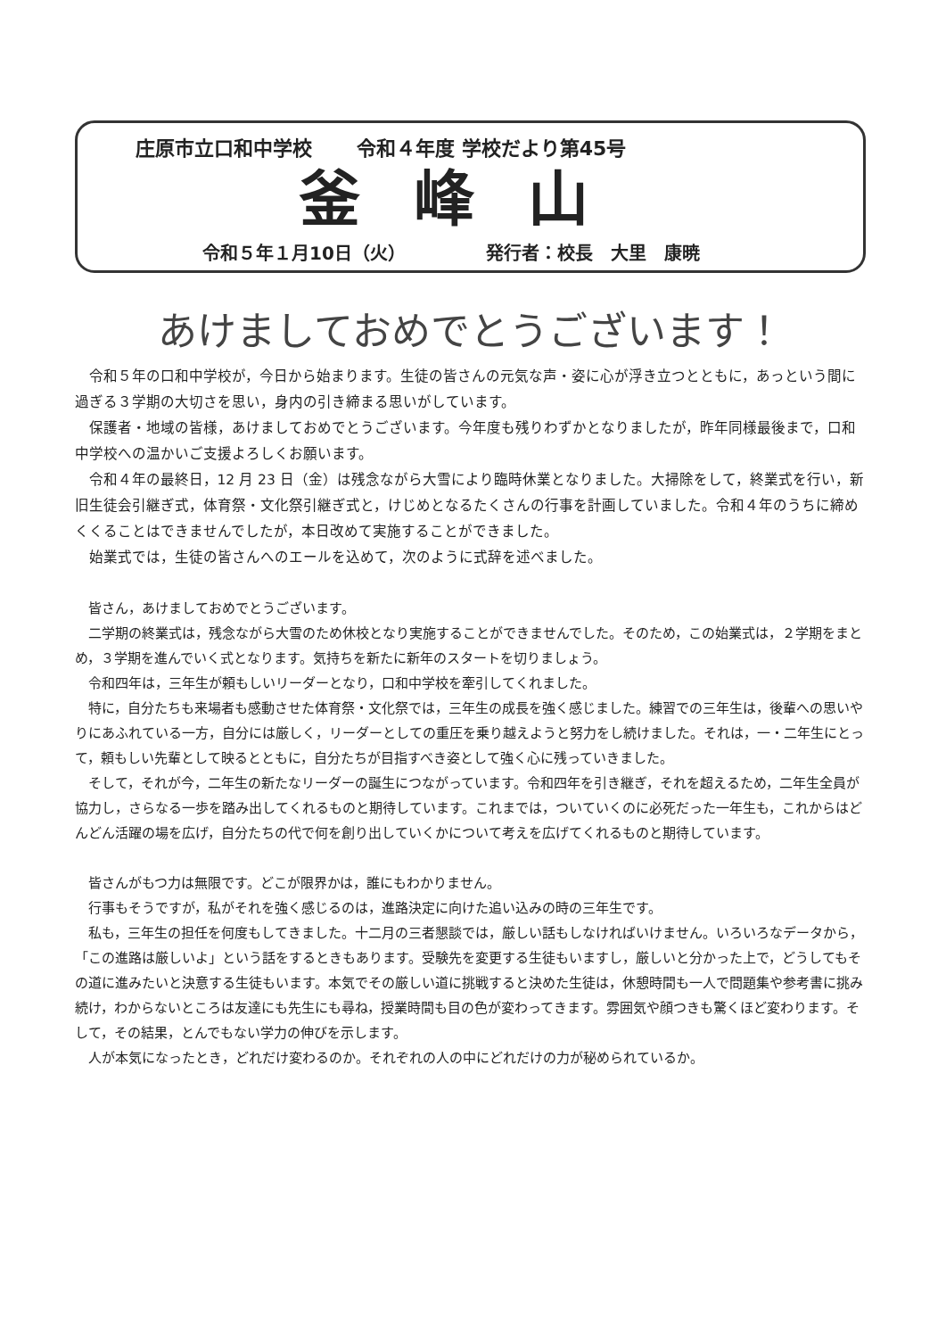庄原市立口和中学校 令和４年度 学校だより第45号
釜峰山
令和５年１月10日（火） 発行者：校長　大里　康暁
あけましておめでとうございます！
令和５年の口和中学校が，今日から始まります。生徒の皆さんの元気な声・姿に心が浮き立つとともに，あっという間に過ぎる３学期の大切さを思い，身内の引き締まる思いがしています。
保護者・地域の皆様，あけましておめでとうございます。今年度も残りわずかとなりましたが，昨年同様最後まで，口和中学校への温かいご支援よろしくお願います。
令和４年の最終日，12 月 23 日（金）は残念ながら大雪により臨時休業となりました。大掃除をして，終業式を行い，新旧生徒会引継ぎ式，体育祭・文化祭引継ぎ式と，けじめとなるたくさんの行事を計画していました。令和４年のうちに締めくくることはできませんでしたが，本日改めて実施することができました。
始業式では，生徒の皆さんへのエールを込めて，次のように式辞を述べました。
皆さん，あけましておめでとうございます。
二学期の終業式は，残念ながら大雪のため休校となり実施することができませんでした。そのため，この始業式は，２学期をまとめ，３学期を進んでいく式となります。気持ちを新たに新年のスタートを切りましょう。
令和四年は，三年生が頼もしいリーダーとなり，口和中学校を牽引してくれました。
特に，自分たちも来場者も感動させた体育祭・文化祭では，三年生の成長を強く感じました。練習での三年生は，後輩への思いやりにあふれている一方，自分には厳しく，リーダーとしての重圧を乗り越えようと努力をし続けました。それは，一・二年生にとって，頼もしい先輩として映るとともに，自分たちが目指すべき姿として強く心に残っていきました。
そして，それが今，二年生の新たなリーダーの誕生につながっています。令和四年を引き継ぎ，それを超えるため，二年生全員が協力し，さらなる一歩を踏み出してくれるものと期待しています。これまでは，ついていくのに必死だった一年生も，これからはどんどん活躍の場を広げ，自分たちの代で何を創り出していくかについて考えを広げてくれるものと期待しています。
皆さんがもつ力は無限です。どこが限界かは，誰にもわかりません。
行事もそうですが，私がそれを強く感じるのは，進路決定に向けた追い込みの時の三年生です。
私も，三年生の担任を何度もしてきました。十二月の三者懇談では，厳しい話もしなければいけません。いろいろなデータから，「この進路は厳しいよ」という話をするときもあります。受験先を変更する生徒もいますし，厳しいと分かった上で，どうしてもその道に進みたいと決意する生徒もいます。本気でその厳しい道に挑戦すると決めた生徒は，休憩時間も一人で問題集や参考書に挑み続け，わからないところは友達にも先生にも尋ね，授業時間も目の色が変わってきます。雰囲気や顔つきも驚くほど変わります。そして，その結果，とんでもない学力の伸びを示します。
人が本気になったとき，どれだけ変わるのか。それぞれの人の中にどれだけの力が秘められているか。